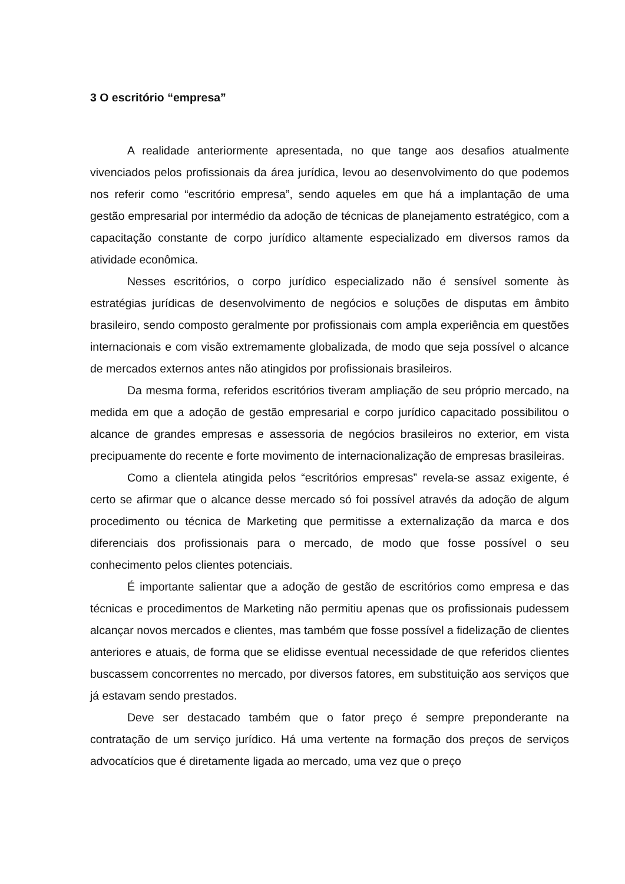3 O escritório “empresa”
A realidade anteriormente apresentada, no que tange aos desafios atualmente vivenciados pelos profissionais da área jurídica, levou ao desenvolvimento do que podemos nos referir como “escritório empresa”, sendo aqueles em que há a implantação de uma gestão empresarial por intermédio da adoção de técnicas de planejamento estratégico, com a capacitação constante de corpo jurídico altamente especializado em diversos ramos da atividade econômica.
Nesses escritórios, o corpo jurídico especializado não é sensível somente às estratégias jurídicas de desenvolvimento de negócios e soluções de disputas em âmbito brasileiro, sendo composto geralmente por profissionais com ampla experiência em questões internacionais e com visão extremamente globalizada, de modo que seja possível o alcance de mercados externos antes não atingidos por profissionais brasileiros.
Da mesma forma, referidos escritórios tiveram ampliação de seu próprio mercado, na medida em que a adoção de gestão empresarial e corpo jurídico capacitado possibilitou o alcance de grandes empresas e assessoria de negócios brasileiros no exterior, em vista precipuamente do recente e forte movimento de internacionalização de empresas brasileiras.
Como a clientela atingida pelos “escritórios empresas” revela-se assaz exigente, é certo se afirmar que o alcance desse mercado só foi possível através da adoção de algum procedimento ou técnica de Marketing que permitisse a externalização da marca e dos diferenciais dos profissionais para o mercado, de modo que fosse possível o seu conhecimento pelos clientes potenciais.
É importante salientar que a adoção de gestão de escritórios como empresa e das técnicas e procedimentos de Marketing não permitiu apenas que os profissionais pudessem alcançar novos mercados e clientes, mas também que fosse possível a fidelização de clientes anteriores e atuais, de forma que se elidisse eventual necessidade de que referidos clientes buscassem concorrentes no mercado, por diversos fatores, em substituição aos serviços que já estavam sendo prestados.
Deve ser destacado também que o fator preço é sempre preponderante na contratação de um serviço jurídico. Há uma vertente na formação dos preços de serviços advocatícios que é diretamente ligada ao mercado, uma vez que o preço